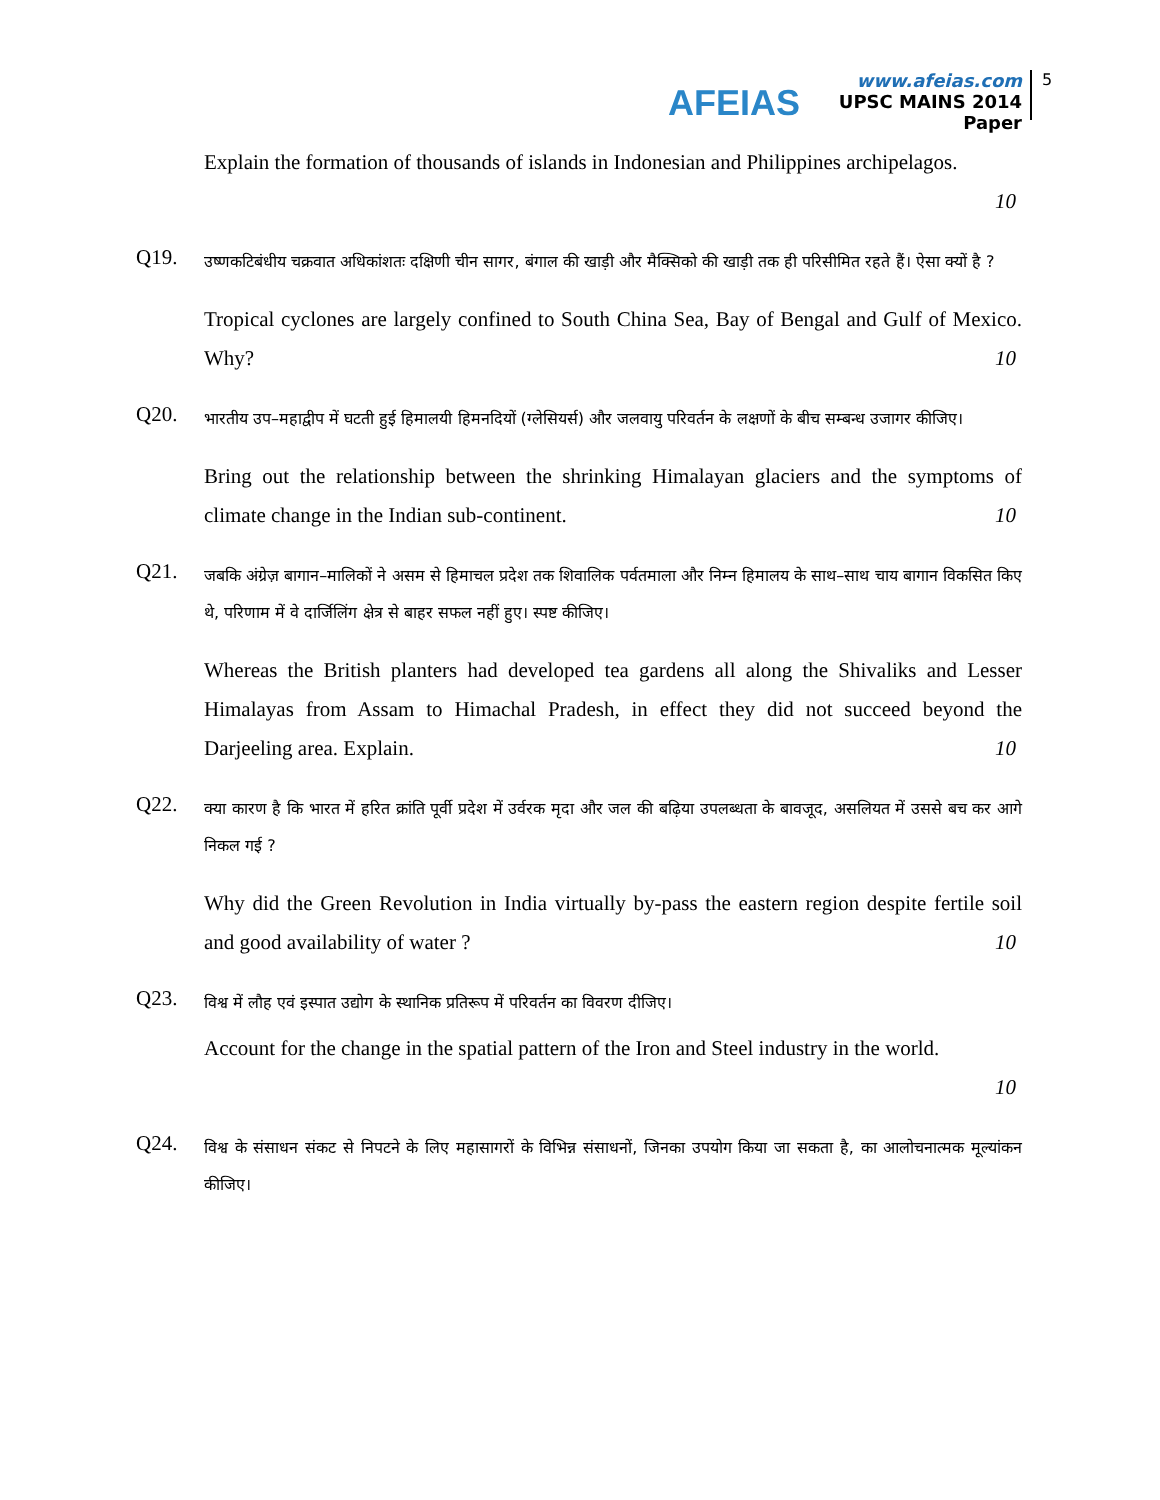AFEIAS
www.afeias.com
UPSC MAINS 2014 Paper
5
Explain the formation of thousands of islands in Indonesian and Philippines archipelagos.
10
Q19.
उष्णकटिबंधीय चक्रवात अधिकांशतः दक्षिणी चीन सागर, बंगाल की खाड़ी और मैक्सिको की खाड़ी तक ही परिसीमित रहते हैं। ऐसा क्यों है ?
Tropical cyclones are largely confined to South China Sea, Bay of Bengal and Gulf of Mexico. Why? 10
Q20.
भारतीय उप–महाद्वीप में घटती हुई हिमालयी हिमनदियों (ग्लेसियर्स) और जलवायु परिवर्तन के लक्षणों के बीच सम्बन्ध उजागर कीजिए।
Bring out the relationship between the shrinking Himalayan glaciers and the symptoms of climate change in the Indian sub-continent. 10
Q21.
जबकि अंग्रेज़ बागान–मालिकों ने असम से हिमाचल प्रदेश तक शिवालिक पर्वतमाला और निम्न हिमालय के साथ–साथ चाय बागान विकसित किए थे, परिणाम में वे दार्जिलिंग क्षेत्र से बाहर सफल नहीं हुए। स्पष्ट कीजिए।
Whereas the British planters had developed tea gardens all along the Shivaliks and Lesser Himalayas from Assam to Himachal Pradesh, in effect they did not succeed beyond the Darjeeling area. Explain. 10
Q22.
क्या कारण है कि भारत में हरित क्रांति पूर्वी प्रदेश में उर्वरक मृदा और जल की बढ़िया उपलब्धता के बावजूद, असलियत में उससे बच कर आगे निकल गई ?
Why did the Green Revolution in India virtually by-pass the eastern region despite fertile soil and good availability of water ? 10
Q23.
विश्व में लौह एवं इस्पात उद्योग के स्थानिक प्रतिरूप में परिवर्तन का विवरण दीजिए।
Account for the change in the spatial pattern of the Iron and Steel industry in the world.
10
Q24.
विश्व के संसाधन संकट से निपटने के लिए महासागरों के विभिन्न संसाधनों, जिनका उपयोग किया जा सकता है, का आलोचनात्मक मूल्यांकन कीजिए।